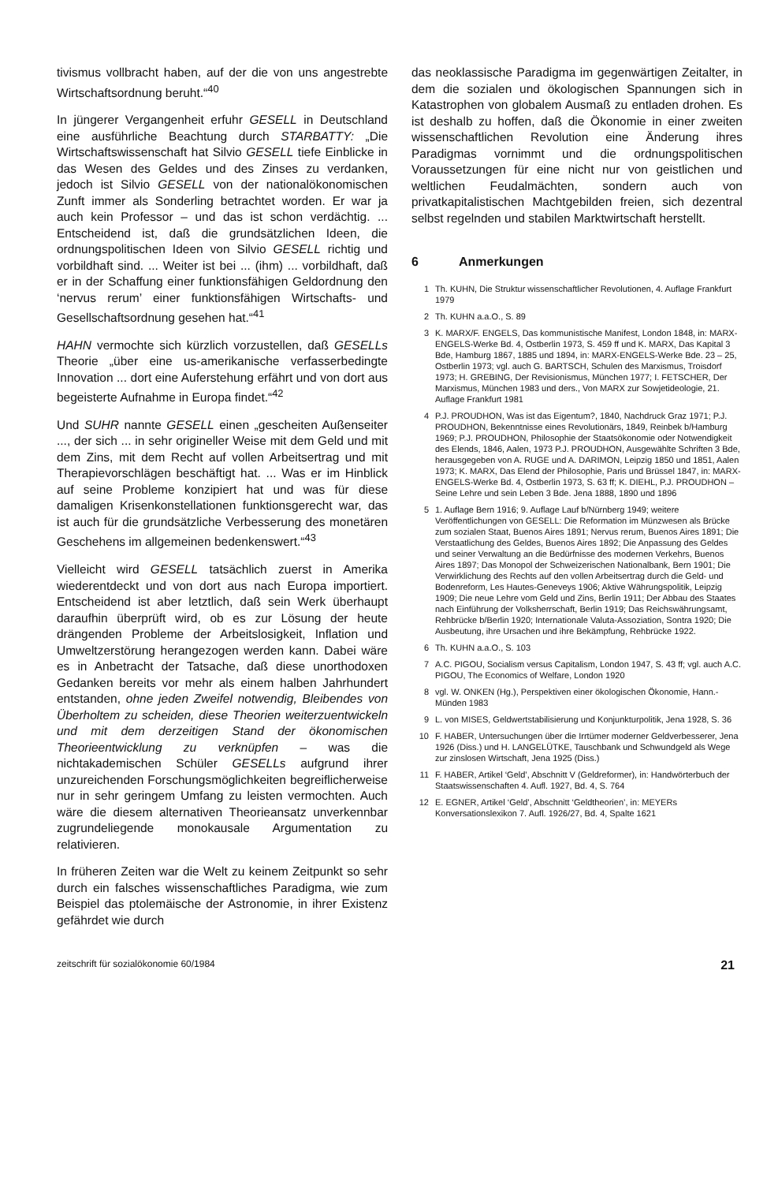tivismus vollbracht haben, auf der die von uns angestrebte Wirtschaftsordnung beruht.“<sup>40</sup>
In jüngerer Vergangenheit erfuhr GESELL in Deutschland eine ausführliche Beachtung durch STARBATTY: „Die Wirtschaftswissenschaft hat Silvio GESELL tiefe Einblicke in das Wesen des Geldes und des Zinses zu verdanken, jedoch ist Silvio GESELL von der nationalökonomischen Zunft immer als Sonderling betrachtet worden. Er war ja auch kein Professor – und das ist schon verdächtig. ... Entscheidend ist, daß die grundsätzlichen Ideen, die ordnungspolitischen Ideen von Silvio GESELL richtig und vorbildhaft sind. ... Weiter ist bei ... (ihm) ... vorbildhaft, daß er in der Schaffung einer funktionsfähigen Geldordnung den ‘nervus rerum’ einer funktionsfähigen Wirtschafts- und Gesellschaftsordnung gesehen hat.“<sup>41</sup>
HAHN vermochte sich kürzlich vorzustellen, daß GESELLs Theorie „über eine us-amerikanische verfasserbedingte Innovation ... dort eine Auferstehung erfährt und von dort aus begeisterte Aufnahme in Europa findet.“<sup>42</sup>
Und SUHR nannte GESELL einen „gescheiten Außenseiter ..., der sich ... in sehr origineller Weise mit dem Geld und mit dem Zins, mit dem Recht auf vollen Arbeitsertrag und mit Therapievorschlägen beschäftigt hat. ... Was er im Hinblick auf seine Probleme konzipiert hat und was für diese damaligen Krisenkonstellationen funktionsgerecht war, das ist auch für die grundsätzliche Verbesserung des monetären Geschehens im allgemeinen bedenkenswert.“<sup>43</sup>
Vielleicht wird GESELL tatsächlich zuerst in Amerika wiederentdeckt und von dort aus nach Europa importiert. Entscheidend ist aber letztlich, daß sein Werk überhaupt daraufhin überprüft wird, ob es zur Lösung der heute drängenden Probleme der Arbeitslosigkeit, Inflation und Umweltzerstörung herangezogen werden kann. Dabei wäre es in Anbetracht der Tatsache, daß diese unorthodoxen Gedanken bereits vor mehr als einem halben Jahrhundert entstanden, ohne jeden Zweifel notwendig, Bleibendes von Überholtem zu scheiden, diese Theorien weiterzuentwickeln und mit dem derzeitigen Stand der ökonomischen Theorieentwicklung zu verknüpfen – was die nichtakademischen Schüler GESELLs aufgrund ihrer unzureichenden Forschungsmöglichkeiten begreiflicherweise nur in sehr geringem Umfang zu leisten vermochten. Auch wäre die diesem alternativen Theorieansatz unverkennbar zugrundeliegende monokausale Argumentation zu relativieren.
In früheren Zeiten war die Welt zu keinem Zeitpunkt so sehr durch ein falsches wissenschaftliches Paradigma, wie zum Beispiel das ptolemäische der Astronomie, in ihrer Existenz gefährdet wie durch
das neoklassische Paradigma im gegenwärtigen Zeitalter, in dem die sozialen und ökologischen Spannungen sich in Katastrophen von globalem Ausmaß zu entladen drohen. Es ist deshalb zu hoffen, daß die Ökonomie in einer zweiten wissenschaftlichen Revolution eine Änderung ihres Paradigmas vornimmt und die ordnungspolitischen Voraussetzungen für eine nicht nur von geistlichen und weltlichen Feudalmächten, sondern auch von privatkapitalistischen Machtgebilden freien, sich dezentral selbst regelnden und stabilen Marktwirtschaft herstellt.
6 Anmerkungen
1 Th. KUHN, Die Struktur wissenschaftlicher Revolutionen, 4. Auflage Frankfurt 1979
2 Th. KUHN a.a.O., S. 89
3 K. MARX/F. ENGELS, Das kommunistische Manifest, London 1848, in: MARX-ENGELS-Werke Bd. 4, Ostberlin 1973, S. 459 ff und K. MARX, Das Kapital 3 Bde, Hamburg 1867, 1885 und 1894, in: MARX-ENGELS-Werke Bde. 23 – 25, Ostberlin 1973; vgl. auch G. BARTSCH, Schulen des Marxismus, Troisdorf 1973; H. GREBING, Der Revisionismus, München 1977; I. FETSCHER, Der Marxismus, München 1983 und ders., Von MARX zur Sowjetideologie, 21. Auflage Frankfurt 1981
4 P.J. PROUDHON, Was ist das Eigentum?, 1840, Nachdruck Graz 1971; P.J. PROUDHON, Bekenntnisse eines Revolutionärs, 1849, Reinbek b/Hamburg 1969; P.J. PROUDHON, Philosophie der Staatsökonomie oder Notwendigkeit des Elends, 1846, Aalen, 1973 P.J. PROUDHON, Ausgewählte Schriften 3 Bde, herausgegeben von A. RUGE und A. DARIMON, Leipzig 1850 und 1851, Aalen 1973; K. MARX, Das Elend der Philosophie, Paris und Brüssel 1847, in: MARX-ENGELS-Werke Bd. 4, Ostberlin 1973, S. 63 ff; K. DIEHL, P.J. PROUDHON – Seine Lehre und sein Leben 3 Bde. Jena 1888, 1890 und 1896
5 1. Auflage Bern 1916; 9. Auflage Lauf b/Nürnberg 1949; weitere Veröffentlichungen von GESELL: Die Reformation im Münzwesen als Brücke zum sozialen Staat, Buenos Aires 1891; Nervus rerum, Buenos Aires 1891; Die Verstaatlichung des Geldes, Buenos Aires 1892; Die Anpassung des Geldes und seiner Verwaltung an die Bedürfnisse des modernen Verkehrs, Buenos Aires 1897; Das Monopol der Schweizerischen Nationalbank, Bern 1901; Die Verwirklichung des Rechts auf den vollen Arbeitsertrag durch die Geld- und Bodenreform, Les Hautes-Geneveys 1906; Aktive Währungspolitik, Leipzig 1909; Die neue Lehre vom Geld und Zins, Berlin 1911; Der Abbau des Staates nach Einführung der Volksherrschaft, Berlin 1919; Das Reichswährungsamt, Rehbrücke b/Berlin 1920; Internationale Valuta-Assoziation, Sontra 1920; Die Ausbeutung, ihre Ursachen und ihre Bekämpfung, Rehbrücke 1922.
6 Th. KUHN a.a.O., S. 103
7 A.C. PIGOU, Socialism versus Capitalism, London 1947, S. 43 ff; vgl. auch A.C. PIGOU, The Economics of Welfare, London 1920
8 vgl. W. ONKEN (Hg.), Perspektiven einer ökologischen Ökonomie, Hann.-Münden 1983
9 L. von MISES, Geldwertstabilisierung und Konjunkturpolitik, Jena 1928, S. 36
10 F. HABER, Untersuchungen über die Irrtümer moderner Geldverbesserer, Jena 1926 (Diss.) und H. LANGELÜTKE, Tauschbank und Schwundgeld als Wege zur zinslosen Wirtschaft, Jena 1925 (Diss.)
11 F. HABER, Artikel ‘Geld’, Abschnitt V (Geldreformer), in: Handwörterbuch der Staatswissenschaften 4. Aufl. 1927, Bd. 4, S. 764
12 E. EGNER, Artikel ‘Geld’, Abschnitt ‘Geldtheorien’, in: MEYERs Konversationslexikon 7. Aufl. 1926/27, Bd. 4, Spalte 1621
zeitschrift für sozialökonomie 60/1984 21